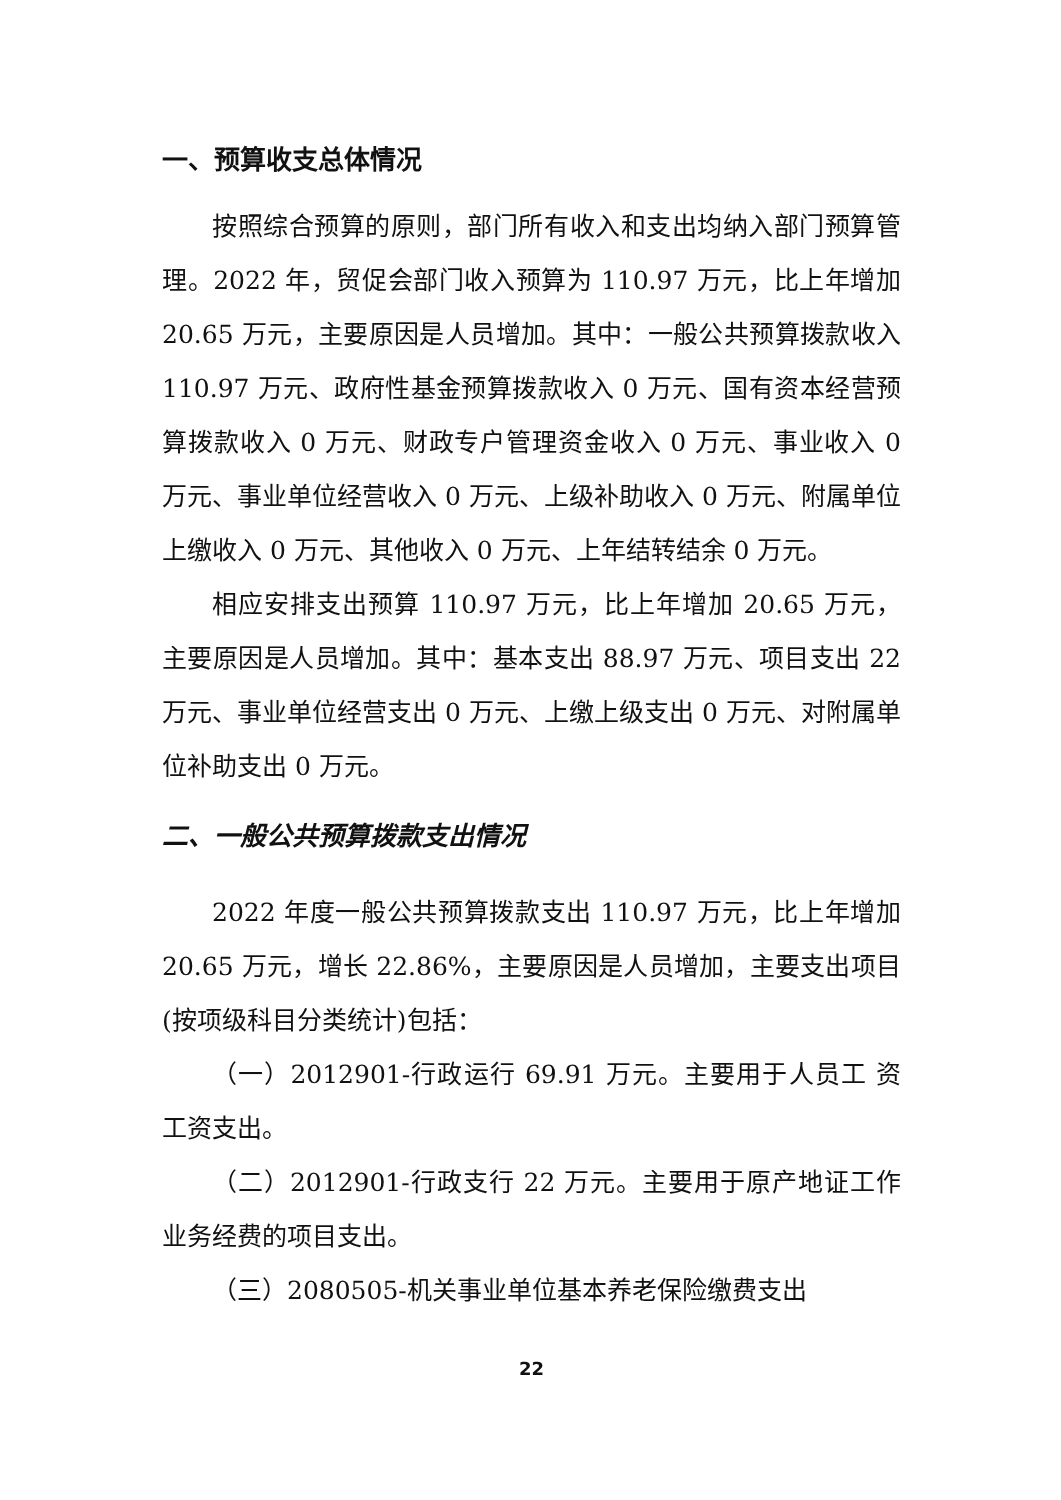一、预算收支总体情况
按照综合预算的原则，部门所有收入和支出均纳入部门预算管理。2022 年，贸促会部门收入预算为 110.97 万元，比上年增加 20.65 万元，主要原因是人员增加。其中：一般公共预算拨款收入 110.97 万元、政府性基金预算拨款收入 0 万元、国有资本经营预算拨款收入 0 万元、财政专户管理资金收入 0 万元、事业收入 0 万元、事业单位经营收入 0 万元、上级补助收入 0 万元、附属单位上缴收入 0 万元、其他收入 0 万元、上年结转结余 0 万元。
相应安排支出预算 110.97 万元，比上年增加 20.65 万元，主要原因是人员增加。其中：基本支出 88.97 万元、项目支出 22 万元、事业单位经营支出 0 万元、上缴上级支出 0 万元、对附属单位补助支出 0 万元。
二、一般公共预算拨款支出情况
2022 年度一般公共预算拨款支出 110.97 万元，比上年增加 20.65 万元，增长 22.86%，主要原因是人员增加，主要支出项目(按项级科目分类统计)包括：
（一）2012901-行政运行 69.91 万元。主要用于人员工 资工资支出。
（二）2012901-行政支行 22 万元。主要用于原产地证工作业务经费的项目支出。
（三）2080505-机关事业单位基本养老保险缴费支出
22